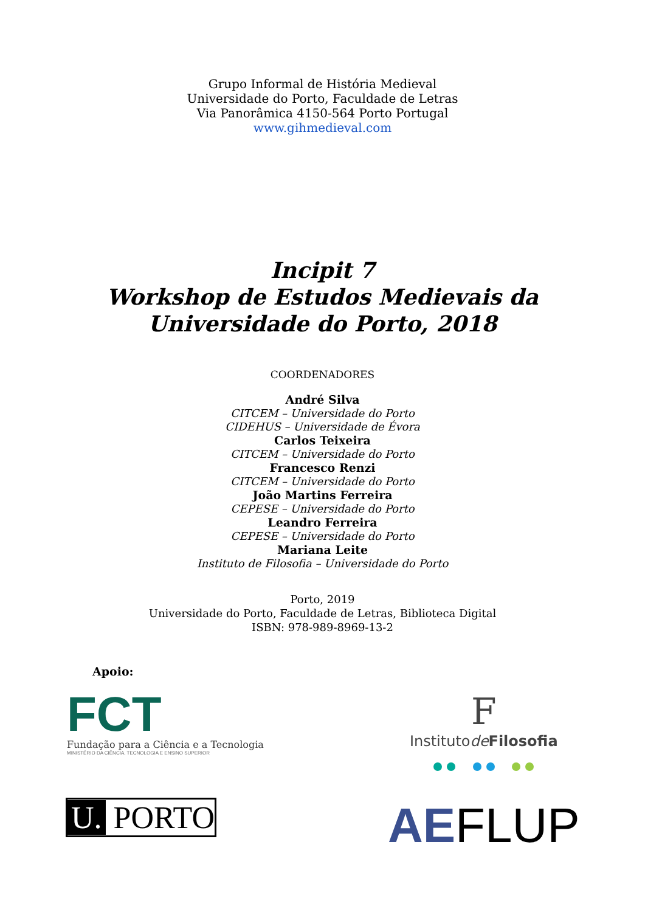Grupo Informal de História Medieval
Universidade do Porto, Faculdade de Letras
Via Panorâmica 4150-564 Porto Portugal
www.gihmedieval.com
Incipit 7
Workshop de Estudos Medievais da
Universidade do Porto, 2018
COORDENADORES
André Silva
CITCEM – Universidade do Porto
CIDEHUS – Universidade de Évora
Carlos Teixeira
CITCEM – Universidade do Porto
Francesco Renzi
CITCEM – Universidade do Porto
João Martins Ferreira
CEPESE – Universidade do Porto
Leandro Ferreira
CEPESE – Universidade do Porto
Mariana Leite
Instituto de Filosofia – Universidade do Porto
Porto, 2019
Universidade do Porto, Faculdade de Letras, Biblioteca Digital
ISBN: 978-989-8969-13-2
Apoio:
FCT
Fundação para a Ciência e a Tecnologia
MINISTÉRIO DA CIÊNCIA, TECNOLOGIA E ENSINO SUPERIOR
F
Institutode Filosofia
U. PORTO
AEFLUP